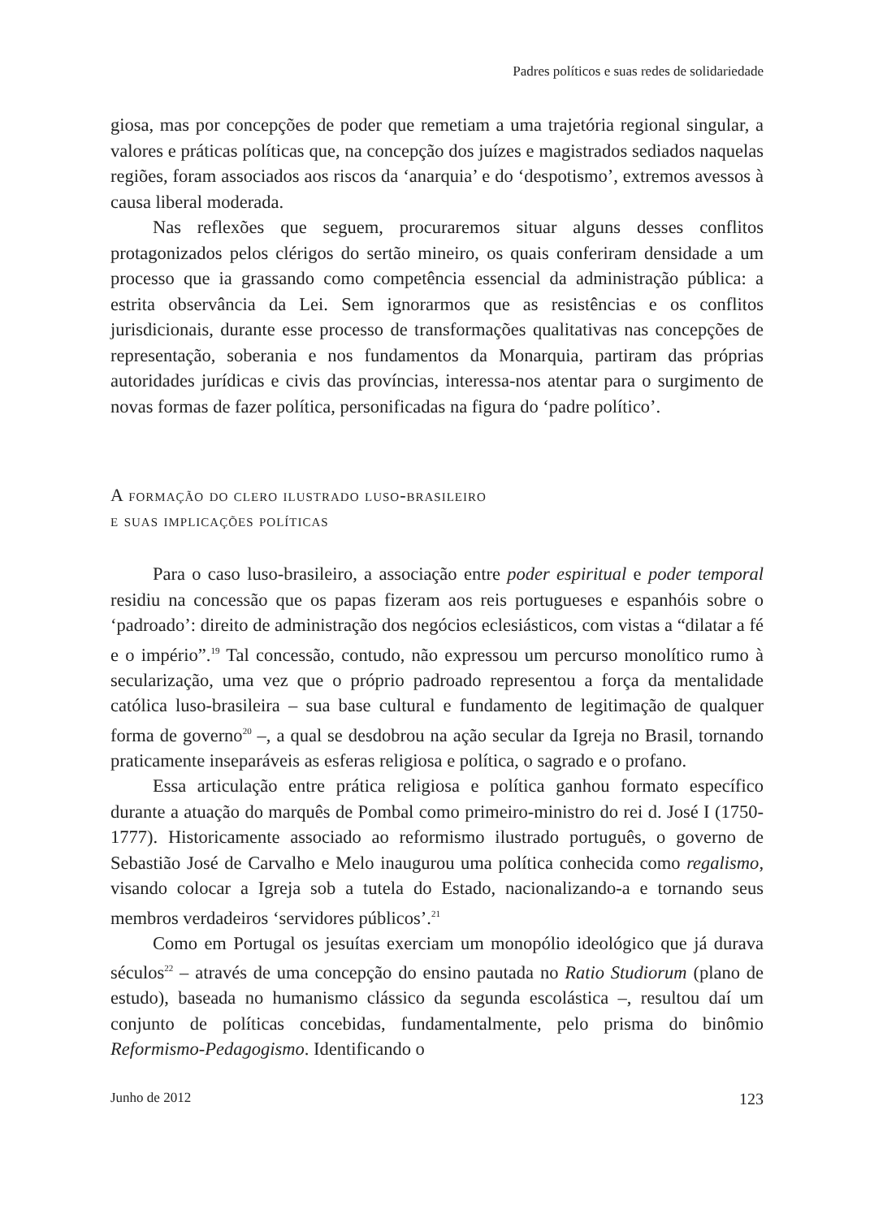Padres políticos e suas redes de solidariedade
giosa, mas por concepções de poder que remetiam a uma trajetória regional singular, a valores e práticas políticas que, na concepção dos juízes e magistrados sediados naquelas regiões, foram associados aos riscos da ‘anarquia’ e do ‘despotismo’, extremos avessos à causa liberal moderada.
Nas reflexões que seguem, procuraremos situar alguns desses conflitos protagonizados pelos clérigos do sertão mineiro, os quais conferiram densidade a um processo que ia grassando como competência essencial da administração pública: a estrita observância da Lei. Sem ignorarmos que as resistências e os conflitos jurisdicionais, durante esse processo de transformações qualitativas nas concepções de representação, soberania e nos fundamentos da Monarquia, partiram das próprias autoridades jurídicas e civis das províncias, interessa-nos atentar para o surgimento de novas formas de fazer política, personificadas na figura do ‘padre político’.
A formação do clero ilustrado luso-brasileiro
e suas implicações políticas
Para o caso luso-brasileiro, a associação entre poder espiritual e poder temporal residiu na concessão que os papas fizeram aos reis portugueses e espanhóis sobre o ‘padroado’: direito de administração dos negócios eclesiásticos, com vistas a “dilatar a fé e o império”.<sup>19</sup> Tal concessão, contudo, não expressou um percurso monolítico rumo à secularização, uma vez que o próprio padroado representou a força da mentalidade católica luso-brasileira – sua base cultural e fundamento de legitimação de qualquer forma de governo<sup>20</sup> –, a qual se desdobrou na ação secular da Igreja no Brasil, tornando praticamente inseparáveis as esferas religiosa e política, o sagrado e o profano.
Essa articulação entre prática religiosa e política ganhou formato específico durante a atuação do marquês de Pombal como primeiro-ministro do rei d. José I (1750-1777). Historicamente associado ao reformismo ilustrado português, o governo de Sebastião José de Carvalho e Melo inaugurou uma política conhecida como regalismo, visando colocar a Igreja sob a tutela do Estado, nacionalizando-a e tornando seus membros verdadeiros ‘servidores públicos’.<sup>21</sup>
Como em Portugal os jesuítas exerciam um monopólio ideológico que já durava séculos<sup>22</sup> – através de uma concepção do ensino pautada no Ratio Studiorum (plano de estudo), baseada no humanismo clássico da segunda escolástica –, resultou daí um conjunto de políticas concebidas, fundamentalmente, pelo prisma do binômio Reformismo-Pedagogismo. Identificando o
Junho de 2012 123